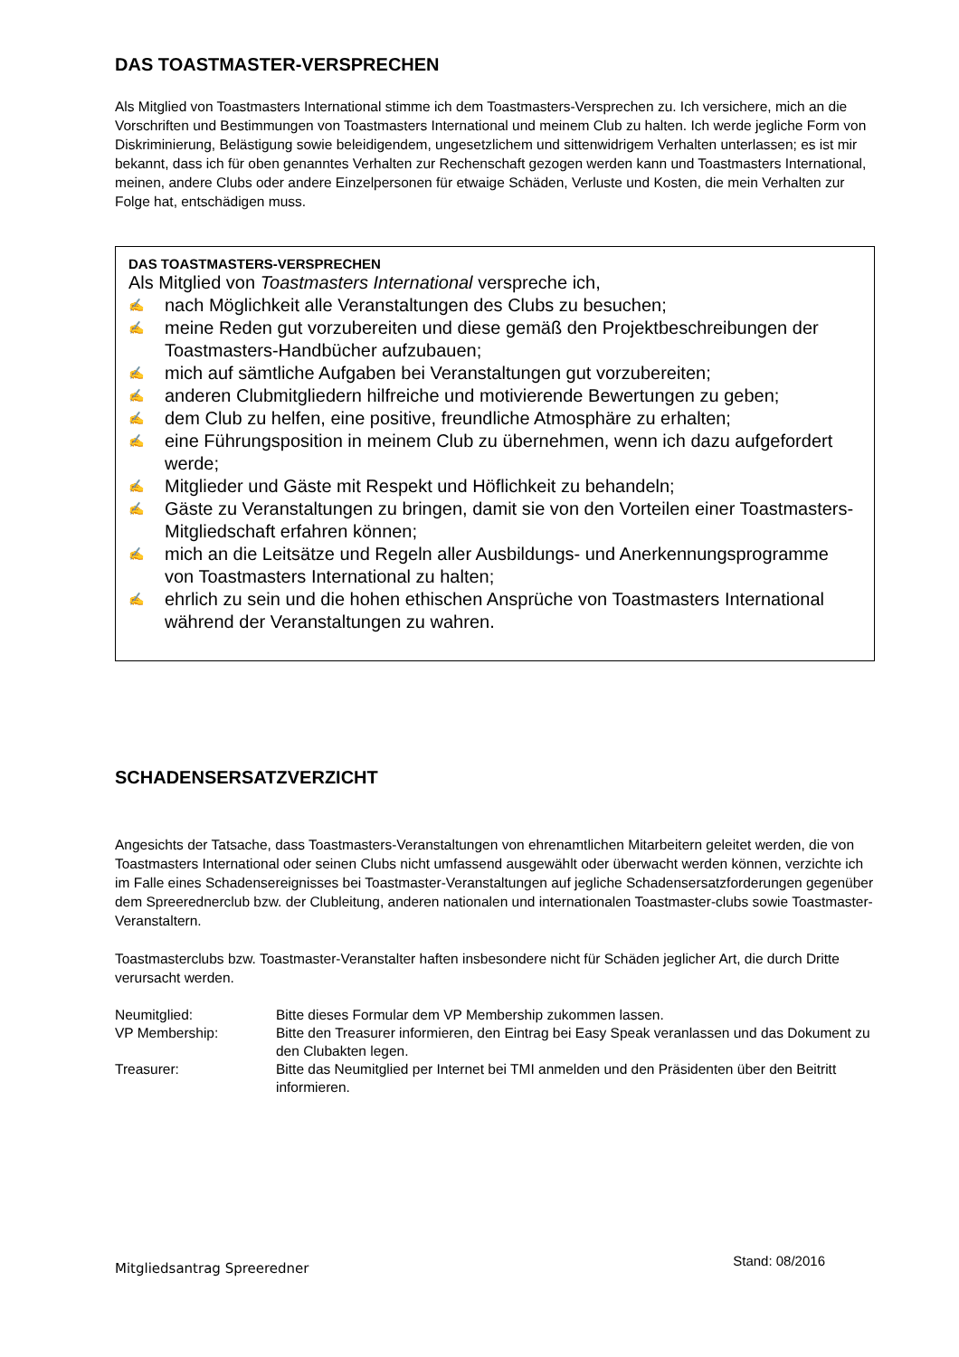DAS TOASTMASTER-VERSPRECHEN
Als Mitglied von Toastmasters International stimme ich dem Toastmasters-Versprechen zu. Ich versichere, mich an die Vorschriften und Bestimmungen von Toastmasters International und meinem Club zu halten. Ich werde jegliche Form von Diskriminierung, Belästigung sowie beleidigendem, ungesetzlichem und sittenwidrigem Verhalten unterlassen; es ist mir bekannt, dass ich für oben genanntes Verhalten zur Rechenschaft gezogen werden kann und Toastmasters International, meinen, andere Clubs oder andere Einzelpersonen für etwaige Schäden, Verluste und Kosten, die mein Verhalten zur Folge hat, entschädigen muss.
DAS TOASTMASTERS-VERSPRECHEN
Als Mitglied von Toastmasters International verspreche ich,
✍ nach Möglichkeit alle Veranstaltungen des Clubs zu besuchen;
✍ meine Reden gut vorzubereiten und diese gemäß den Projektbeschreibungen der Toastmasters-Handbücher aufzubauen;
✍ mich auf sämtliche Aufgaben bei Veranstaltungen gut vorzubereiten;
✍ anderen Clubmitgliedern hilfreiche und motivierende Bewertungen zu geben;
✍ dem Club zu helfen, eine positive, freundliche Atmosphäre zu erhalten;
✍ eine Führungsposition in meinem Club zu übernehmen, wenn ich dazu aufgefordert werde;
✍ Mitglieder und Gäste mit Respekt und Höflichkeit zu behandeln;
✍ Gäste zu Veranstaltungen zu bringen, damit sie von den Vorteilen einer Toastmasters-Mitgliedschaft erfahren können;
✍ mich an die Leitsätze und Regeln aller Ausbildungs- und Anerkennungsprogramme von Toastmasters International zu halten;
✍ ehrlich zu sein und die hohen ethischen Ansprüche von Toastmasters International während der Veranstaltungen zu wahren.
SCHADENSERSATZVERZICHT
Angesichts der Tatsache, dass Toastmasters-Veranstaltungen von ehrenamtlichen Mitarbeitern geleitet werden, die von Toastmasters International oder seinen Clubs nicht umfassend ausgewählt oder überwacht werden können, verzichte ich im Falle eines Schadensereignisses bei Toastmaster-Veranstaltungen auf jegliche Schadensersatzforderungen gegenüber dem Spreerednerclub bzw. der Clubleitung, anderen nationalen und internationalen Toastmaster-clubs sowie Toastmaster-Veranstaltern.
Toastmasterclubs bzw. Toastmaster-Veranstalter haften insbesondere nicht für Schäden jeglicher Art, die durch Dritte verursacht werden.
| Neumitglied: | Bitte dieses Formular dem VP Membership zukommen lassen. |
| VP Membership: | Bitte den Treasurer informieren, den Eintrag bei Easy Speak veranlassen und das Dokument zu den Clubakten legen. |
| Treasurer: | Bitte das Neumitglied per Internet bei TMI anmelden und den Präsidenten über den Beitritt informieren. |
Mitgliedsantrag Spreeredner Stand: 08/2016